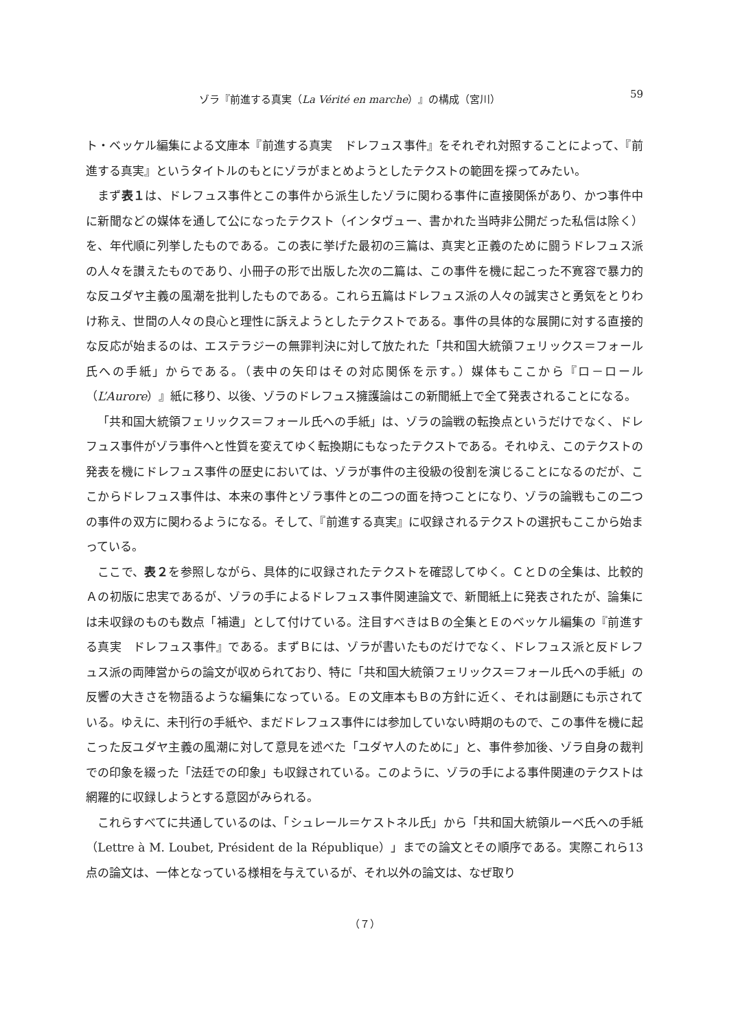ゾラ『前進する真実（La Vérité en marche）』の構成（宮川） 59
ト・ベッケル編集による文庫本『前進する真実　ドレフュス事件』をそれぞれ対照することによって、『前進する真実』というタイトルのもとにゾラがまとめようとしたテクストの範囲を探ってみたい。
まず表１は、ドレフュス事件とこの事件から派生したゾラに関わる事件に直接関係があり、かつ事件中に新聞などの媒体を通して公になったテクスト（インタヴュー、書かれた当時非公開だった私信は除く）を、年代順に列挙したものである。この表に挙げた最初の三篇は、真実と正義のために闘うドレフュス派の人々を讃えたものであり、小冊子の形で出版した次の二篇は、この事件を機に起こった不寛容で暴力的な反ユダヤ主義の風潮を批判したものである。これら五篇はドレフュス派の人々の誠実さと勇気をとりわけ称え、世間の人々の良心と理性に訴えようとしたテクストである。事件の具体的な展開に対する直接的な反応が始まるのは、エステラジーの無罪判決に対して放たれた「共和国大統領フェリックス＝フォール氏への手紙」からである。（表中の矢印はその対応関係を示す。）媒体もここから『ロ－ロール（L’Aurore）』紙に移り、以後、ゾラのドレフュス擁護論はこの新聞紙上で全て発表されることになる。
「共和国大統領フェリックス＝フォール氏への手紙」は、ゾラの論戦の転換点というだけでなく、ドレフュス事件がゾラ事件へと性質を変えてゆく転換期にもなったテクストである。それゆえ、このテクストの発表を機にドレフュス事件の歴史においては、ゾラが事件の主役級の役割を演じることになるのだが、ここからドレフュス事件は、本来の事件とゾラ事件との二つの面を持つことになり、ゾラの論戦もこの二つの事件の双方に関わるようになる。そして、『前進する真実』に収録されるテクストの選択もここから始まっている。
ここで、表２を参照しながら、具体的に収録されたテクストを確認してゆく。ＣとＤの全集は、比較的Ａの初版に忠実であるが、ゾラの手によるドレフュス事件関連論文で、新聞紙上に発表されたが、論集には未収録のものも数点「補遺」として付けている。注目すべきはＢの全集とＥのベッケル編集の『前進する真実　ドレフュス事件』である。まずＢには、ゾラが書いたものだけでなく、ドレフュス派と反ドレフュス派の両陣営からの論文が収められており、特に「共和国大統領フェリックス＝フォール氏への手紙」の反響の大きさを物語るような編集になっている。Ｅの文庫本もＢの方針に近く、それは副題にも示されている。ゆえに、未刊行の手紙や、まだドレフュス事件には参加していない時期のもので、この事件を機に起こった反ユダヤ主義の風潮に対して意見を述べた「ユダヤ人のために」と、事件参加後、ゾラ自身の裁判での印象を綴った「法廷での印象」も収録されている。このように、ゾラの手による事件関連のテクストは網羅的に収録しようとする意図がみられる。
これらすべてに共通しているのは、「シュレール＝ケストネル氏」から「共和国大統領ルーベ氏への手紙（Lettre à M. Loubet, Président de la République）」までの論文とその順序である。実際これら13点の論文は、一体となっている様相を与えているが、それ以外の論文は、なぜ取り
（７）